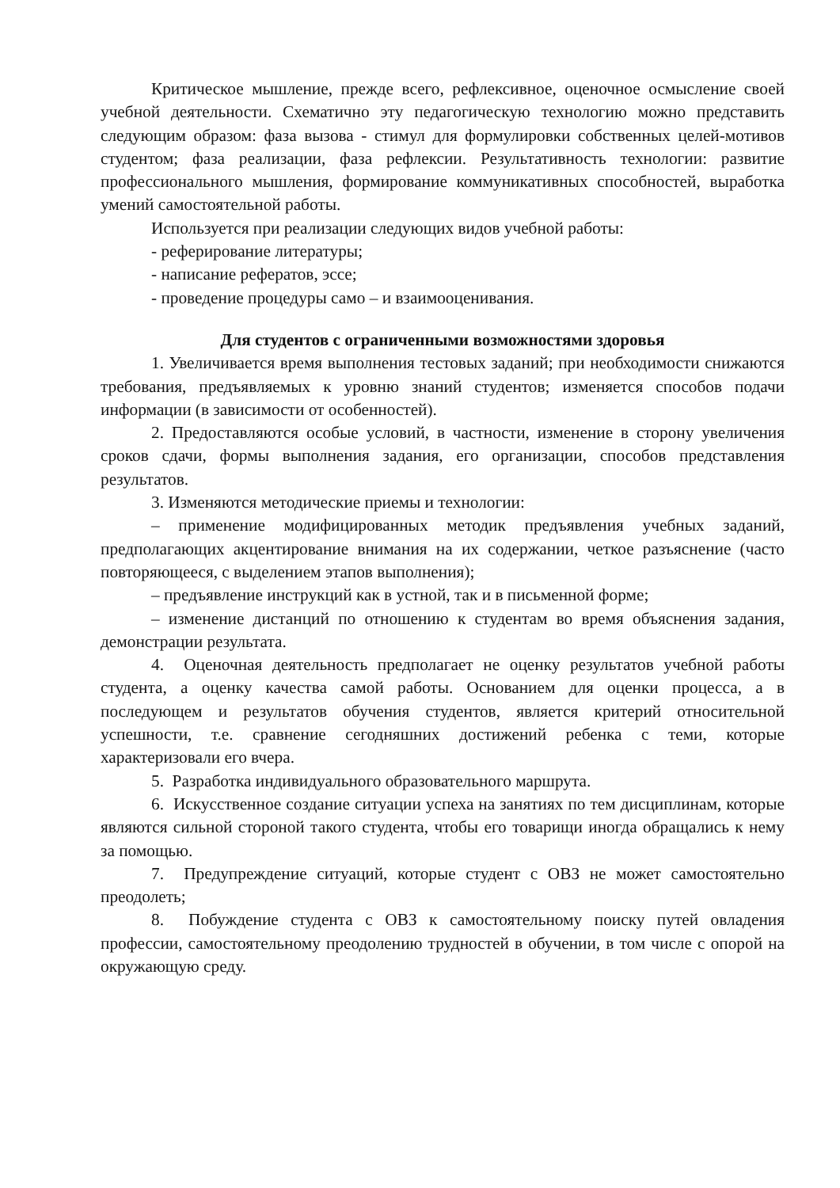Критическое мышление, прежде всего, рефлексивное, оценочное осмысление своей учебной деятельности. Схематично эту педагогическую технологию можно представить следующим образом: фаза вызова - стимул для формулировки собственных целей-мотивов студентом; фаза реализации, фаза рефлексии. Результативность технологии: развитие профессионального мышления, формирование коммуникативных способностей, выработка умений самостоятельной работы.
Используется при реализации следующих видов учебной работы:
- реферирование литературы;
- написание рефератов, эссе;
- проведение процедуры само – и взаимооценивания.
Для студентов с ограниченными возможностями здоровья
1. Увеличивается время выполнения тестовых заданий; при необходимости снижаются требования, предъявляемых к уровню знаний студентов; изменяется способов подачи информации (в зависимости от особенностей).
2. Предоставляются особые условий, в частности, изменение в сторону увеличения сроков сдачи, формы выполнения задания, его организации, способов представления результатов.
3. Изменяются методические приемы и технологии:
– применение модифицированных методик предъявления учебных заданий, предполагающих акцентирование внимания на их содержании, четкое разъяснение (часто повторяющееся, с выделением этапов выполнения);
– предъявление инструкций как в устной, так и в письменной форме;
– изменение дистанций по отношению к студентам во время объяснения задания, демонстрации результата.
4. Оценочная деятельность предполагает не оценку результатов учебной работы студента, а оценку качества самой работы. Основанием для оценки процесса, а в последующем и результатов обучения студентов, является критерий относительной успешности, т.е. сравнение сегодняшних достижений ребенка с теми, которые характеризовали его вчера.
5. Разработка индивидуального образовательного маршрута.
6. Искусственное создание ситуации успеха на занятиях по тем дисциплинам, которые являются сильной стороной такого студента, чтобы его товарищи иногда обращались к нему за помощью.
7. Предупреждение ситуаций, которые студент с ОВЗ не может самостоятельно преодолеть;
8. Побуждение студента с ОВЗ к самостоятельному поиску путей овладения профессии, самостоятельному преодолению трудностей в обучении, в том числе с опорой на окружающую среду.